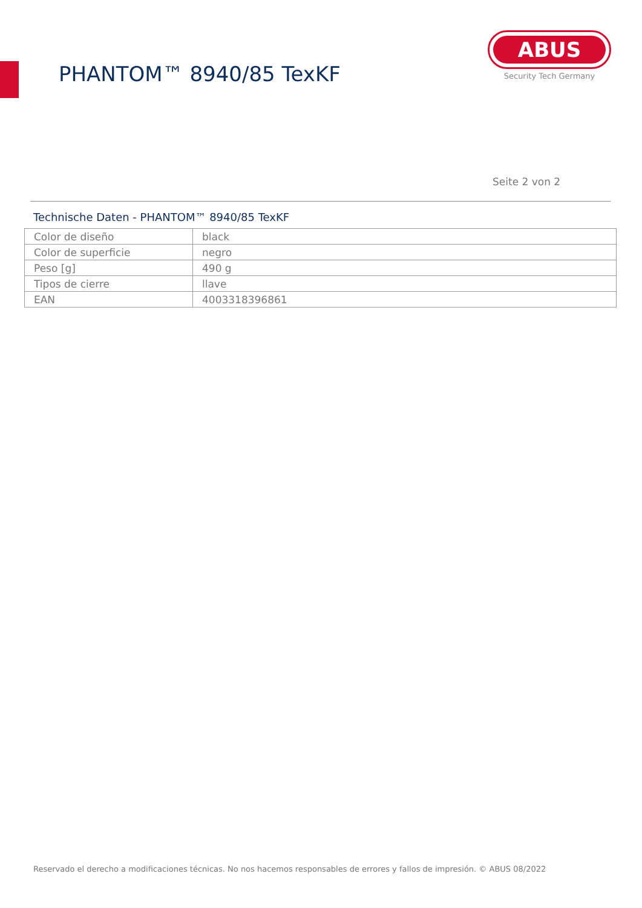PHANTOM™ 8940/85 TexKF
ABUS
Security Tech Germany
Seite 2 von 2
Technische Daten - PHANTOM™ 8940/85 TexKF
| Color de diseño | black |
| Color de superficie | negro |
| Peso [g] | 490 g |
| Tipos de cierre | llave |
| EAN | 4003318396861 |
Reservado el derecho a modificaciones técnicas. No nos hacemos responsables de errores y fallos de impresión. © ABUS 08/2022